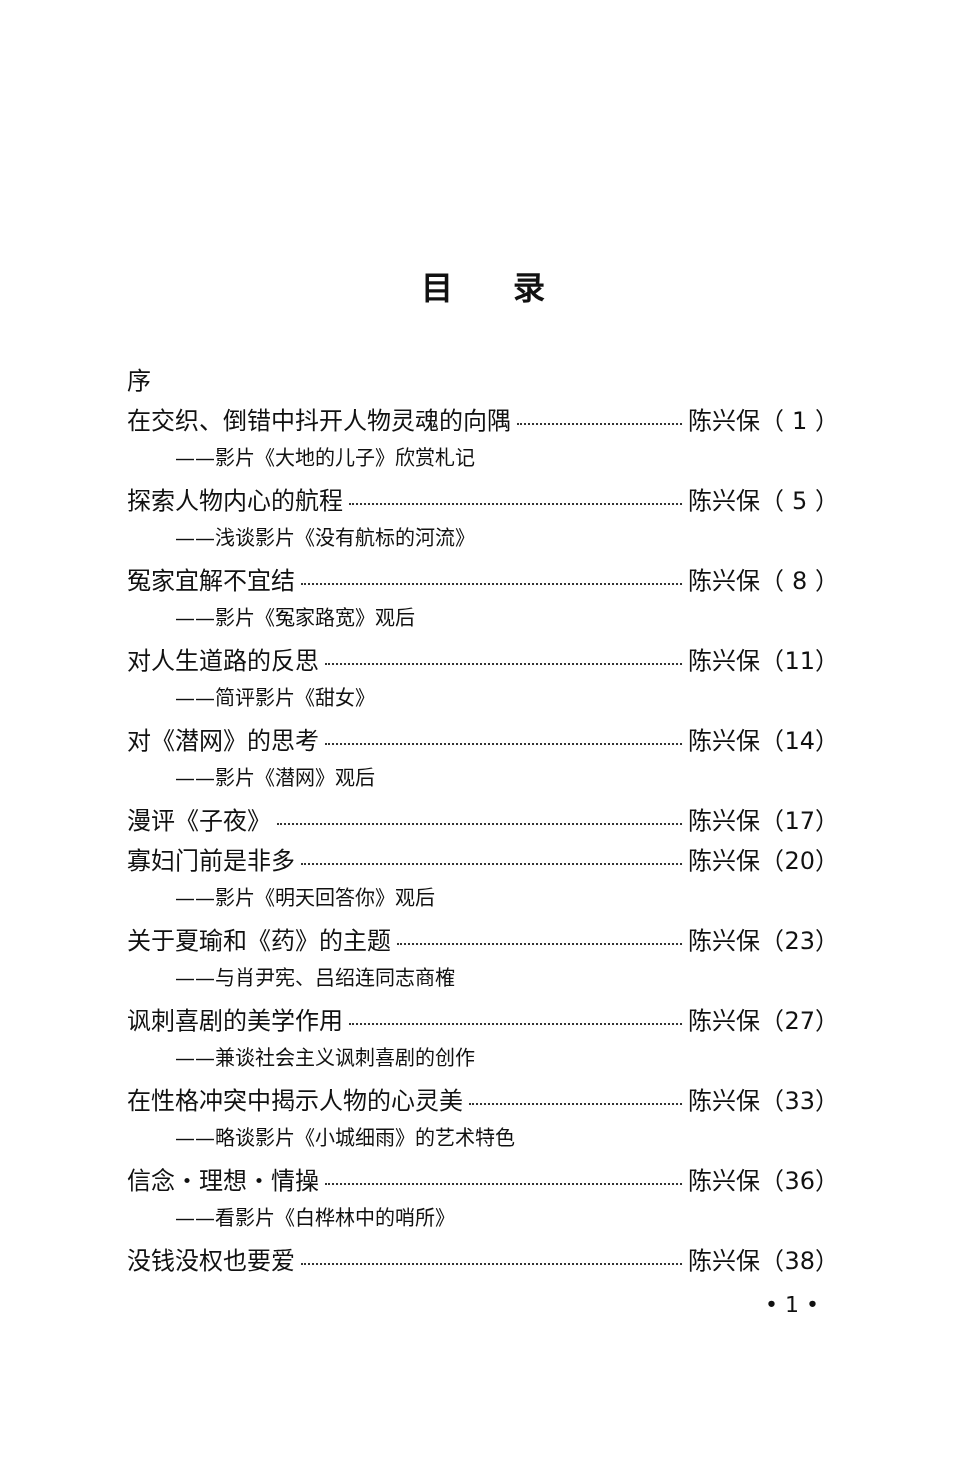目录
序
在交织、倒错中抖开人物灵魂的向隅 陈兴保（ 1 ）
——影片《大地的儿子》欣赏札记
探索人物内心的航程 陈兴保（ 5 ）
——浅谈影片《没有航标的河流》
冤家宜解不宜结 陈兴保（ 8 ）
——影片《冤家路宽》观后
对人生道路的反思 陈兴保（11）
——简评影片《甜女》
对《潜网》的思考 陈兴保（14）
——影片《潜网》观后
漫评《子夜》 陈兴保（17）
寡妇门前是非多 陈兴保（20）
——影片《明天回答你》观后
关于夏瑜和《药》的主题 陈兴保（23）
——与肖尹宪、吕绍连同志商榷
讽刺喜剧的美学作用 陈兴保（27）
——兼谈社会主义讽刺喜剧的创作
在性格冲突中揭示人物的心灵美 陈兴保（33）
——略谈影片《小城细雨》的艺术特色
信念・理想・情操 陈兴保（36）
——看影片《白桦林中的哨所》
没钱没权也要爱 陈兴保（38）
• 1 •